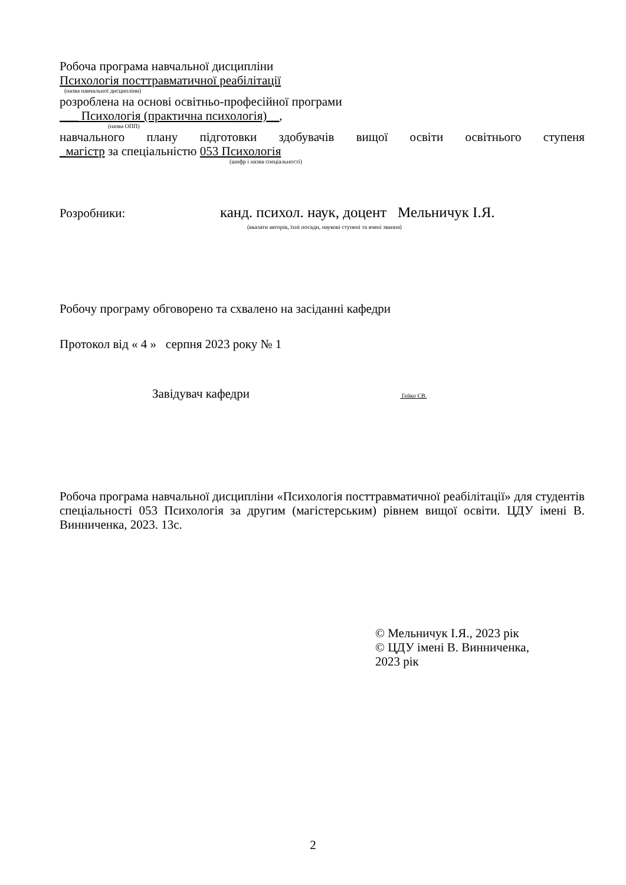Робоча програма навчальної дисципліни
Психологія посттравматичної реабілітації
(назва навчальної дисципліни)
розроблена на основі освітньо-професійної програми
___ Психологія (практична психологія)__,
(назва ОПП)
навчального плану підготовки здобувачів вищої освіти освітнього ступеня
_магістр за спеціальністю 053 Психологія
(шифр і назва спеціальності)
Розробники: канд. психол. наук, доцент Мельничук І.Я.
(вказати авторів, їхні посади, наукові ступені та вчені звання)
Робочу програму обговорено та схвалено на засіданні кафедри
Протокол від « 4 » серпня 2023 року № 1
Завідувач кафедри Гейко ЄВ.
Робоча програма навчальної дисципліни «Психологія посттравматичної реабілітації» для студентів спеціальності 053 Психологія за другим (магістерським) рівнем вищої освіти. ЦДУ імені В. Винниченка, 2023. 13с.
© Мельничук І.Я., 2023 рік
© ЦДУ імені В. Винниченка,
2023 рік
2